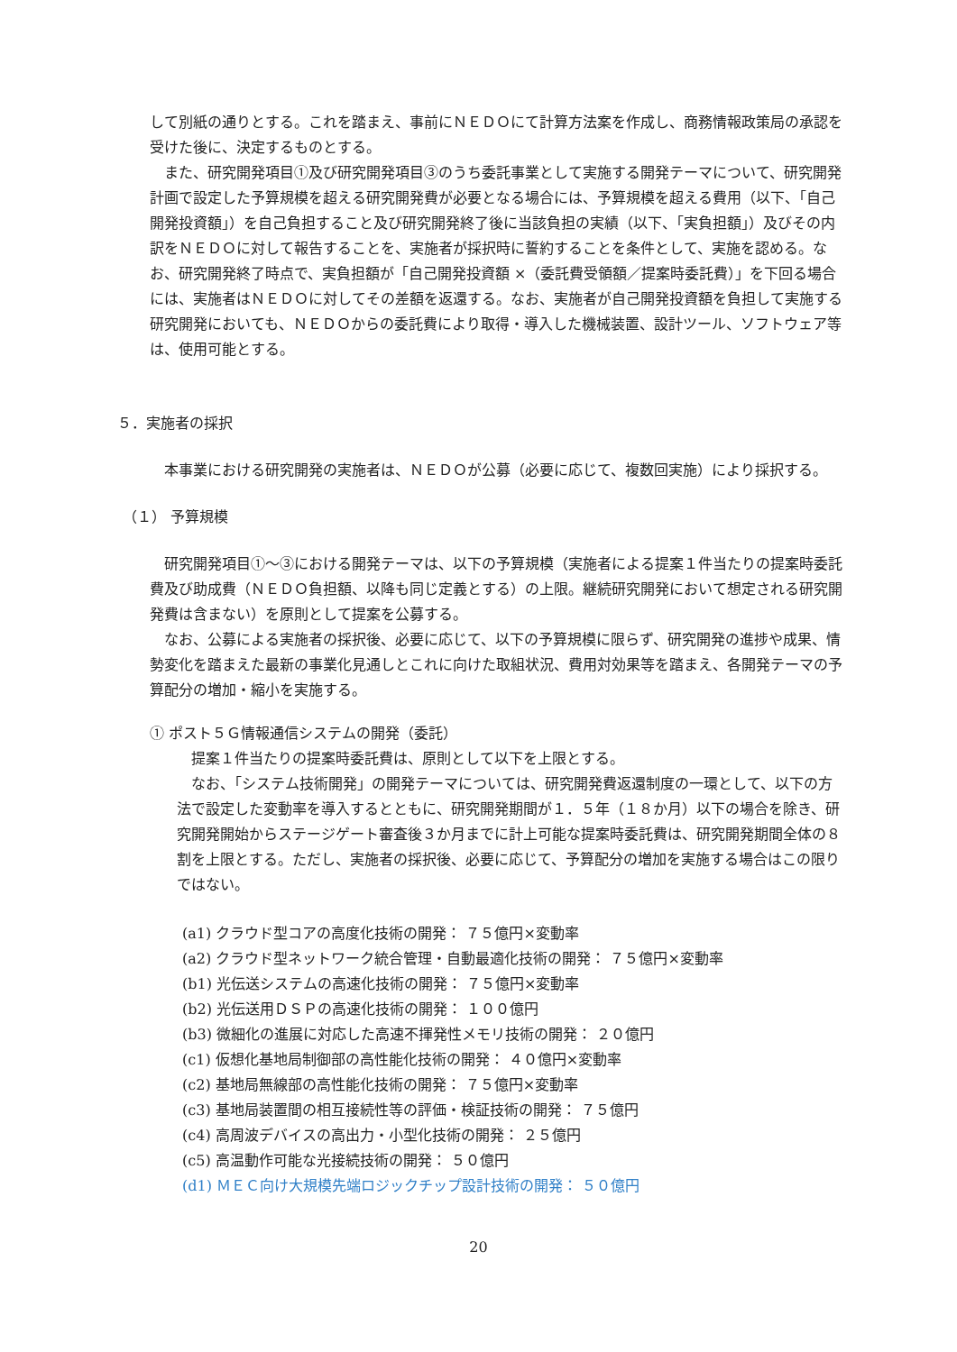して別紙の通りとする。これを踏まえ、事前にＮＥＤＯにて計算方法案を作成し、商務情報政策局の承認を受けた後に、決定するものとする。
また、研究開発項目①及び研究開発項目③のうち委託事業として実施する開発テーマについて、研究開発計画で設定した予算規模を超える研究開発費が必要となる場合には、予算規模を超える費用（以下、「自己開発投資額」）を自己負担すること及び研究開発終了後に当該負担の実績（以下、「実負担額」）及びその内訳をＮＥＤＯに対して報告することを、実施者が採択時に誓約することを条件として、実施を認める。なお、研究開発終了時点で、実負担額が「自己開発投資額 ×（委託費受領額／提案時委託費）」を下回る場合には、実施者はＮＥＤＯに対してその差額を返還する。なお、実施者が自己開発投資額を負担して実施する研究開発においても、ＮＥＤＯからの委託費により取得・導入した機械装置、設計ツール、ソフトウェア等は、使用可能とする。
５．実施者の採択
本事業における研究開発の実施者は、ＮＥＤＯが公募（必要に応じて、複数回実施）により採択する。
（１） 予算規模
研究開発項目①～③における開発テーマは、以下の予算規模（実施者による提案１件当たりの提案時委託費及び助成費（ＮＥＤＯ負担額、以降も同じ定義とする）の上限。継続研究開発において想定される研究開発費は含まない）を原則として提案を公募する。
なお、公募による実施者の採択後、必要に応じて、以下の予算規模に限らず、研究開発の進捗や成果、情勢変化を踏まえた最新の事業化見通しとこれに向けた取組状況、費用対効果等を踏まえ、各開発テーマの予算配分の増加・縮小を実施する。
① ポスト５Ｇ情報通信システムの開発（委託）
提案１件当たりの提案時委託費は、原則として以下を上限とする。
なお、「システム技術開発」の開発テーマについては、研究開発費返還制度の一環として、以下の方法で設定した変動率を導入するとともに、研究開発期間が１．５年（１８か月）以下の場合を除き、研究開発開始からステージゲート審査後３か月までに計上可能な提案時委託費は、研究開発期間全体の８割を上限とする。ただし、実施者の採択後、必要に応じて、予算配分の増加を実施する場合はこの限りではない。
(a1) クラウド型コアの高度化技術の開発： ７５億円×変動率
(a2) クラウド型ネットワーク統合管理・自動最適化技術の開発： ７５億円×変動率
(b1) 光伝送システムの高速化技術の開発： ７５億円×変動率
(b2) 光伝送用ＤＳＰの高速化技術の開発： １００億円
(b3) 微細化の進展に対応した高速不揮発性メモリ技術の開発： ２０億円
(c1) 仮想化基地局制御部の高性能化技術の開発： ４０億円×変動率
(c2) 基地局無線部の高性能化技術の開発： ７５億円×変動率
(c3) 基地局装置間の相互接続性等の評価・検証技術の開発： ７５億円
(c4) 高周波デバイスの高出力・小型化技術の開発： ２５億円
(c5) 高温動作可能な光接続技術の開発： ５０億円
(d1) ＭＥＣ向け大規模先端ロジックチップ設計技術の開発： ５０億円
20